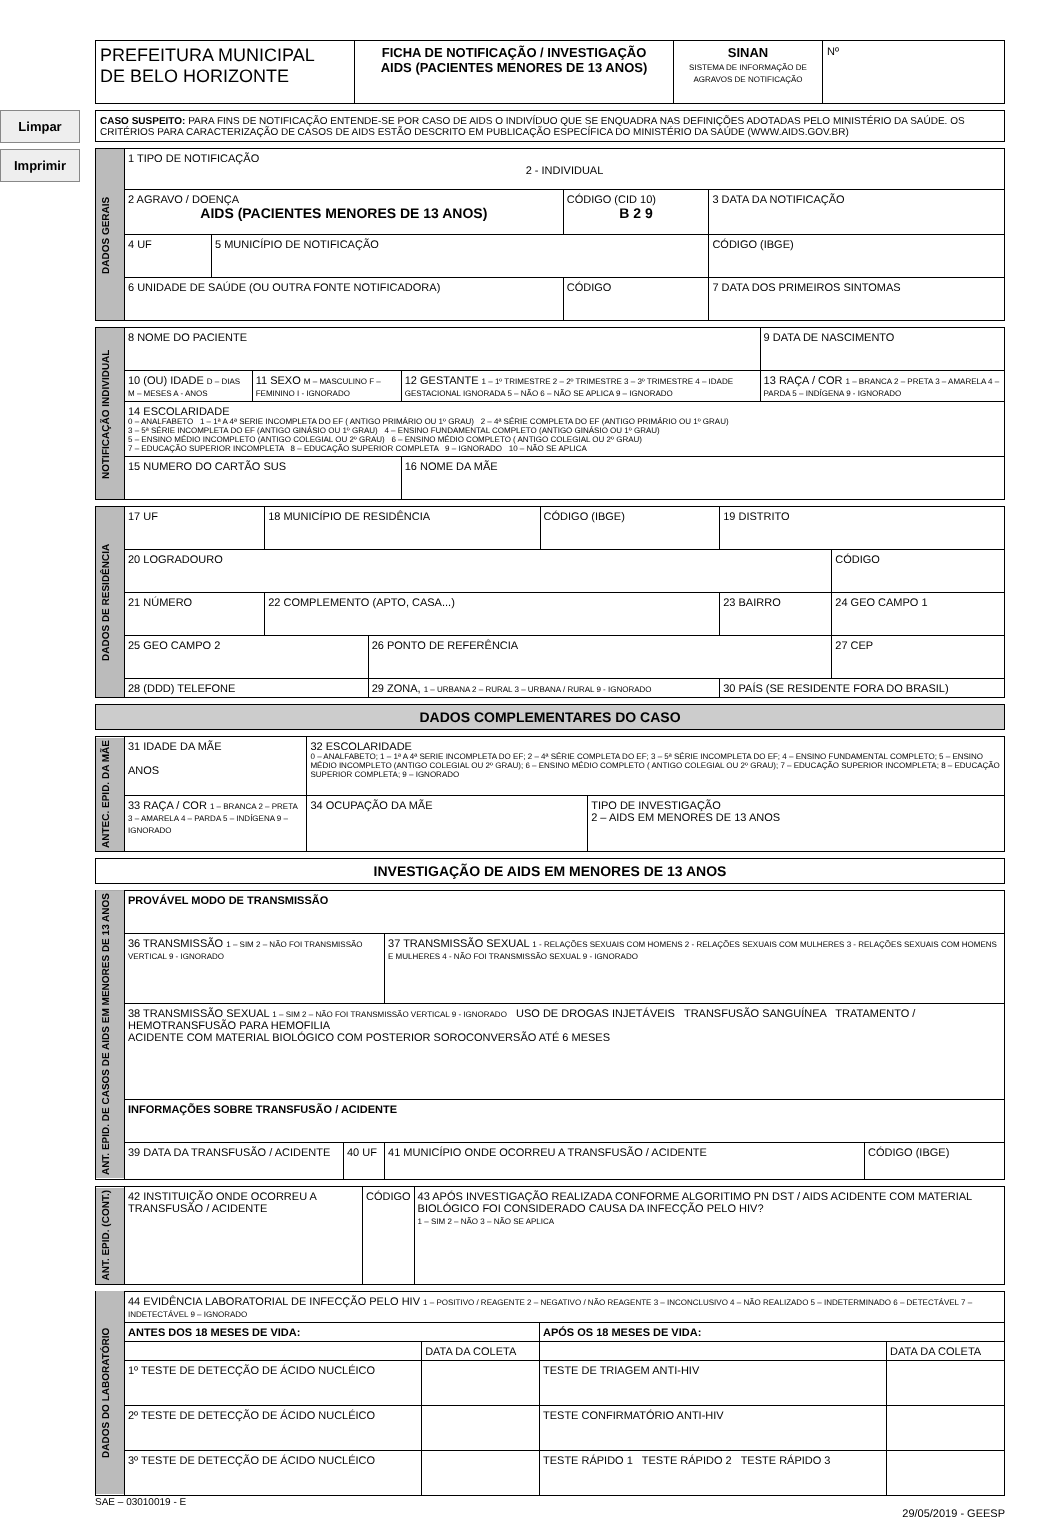Limpar
Imprimir
PREFEITURA MUNICIPAL
DE BELO HORIZONTE
FICHA DE NOTIFICAÇÃO / INVESTIGAÇÃO
AIDS (PACIENTES MENORES DE 13 ANOS)
SINAN
SISTEMA DE INFORMAÇÃO DE AGRAVOS DE NOTIFICAÇÃO
Nº
CASO SUSPEITO: PARA FINS DE NOTIFICAÇÃO ENTENDE-SE POR CASO DE AIDS O INDIVÍDUO QUE SE ENQUADRA NAS DEFINIÇÕES ADOTADAS PELO MINISTÉRIO DA SAÚDE. OS CRITÉRIOS PARA CARACTERIZAÇÃO DE CASOS DE AIDS ESTÃO DESCRITO EM PUBLICAÇÃO ESPECÍFICA DO MINISTÉRIO DA SAÚDE (WWW.AIDS.GOV.BR)
| DADOS GERAIS | 1 TIPO DE NOTIFICAÇÃO 2 - INDIVIDUAL | | | |
| | 2 AGRAVO / DOENÇA AIDS (PACIENTES MENORES DE 13 ANOS) | | CÓDIGO (CID 10) B 2 9 | 3 DATA DA NOTIFICAÇÃO |
| | 4 UF | 5 MUNICÍPIO DE NOTIFICAÇÃO | | CÓDIGO (IBGE) |
| | 6 UNIDADE DE SAÚDE (OU OUTRA FONTE NOTIFICADORA) | | CÓDIGO | 7 DATA DOS PRIMEIROS SINTOMAS |
| NOTIFICAÇÃO INDIVIDUAL | 8 NOME DO PACIENTE | | | 9 DATA DE NASCIMENTO |
| | 10 (OU) IDADE D – DIAS M – MESES A - ANOS | 11 SEXO M – MASCULINO F – FEMININO I - IGNORADO | 12 GESTANTE 1 – 1º TRIMESTRE 2 – 2º TRIMESTRE 3 – 3º TRIMESTRE 4 – IDADE GESTACIONAL IGNORADA 5 – NÃO 6 – NÃO SE APLICA 9 – IGNORADO | 13 RAÇA / COR 1 – BRANCA 2 – PRETA 3 – AMARELA 4 – PARDA 5 – INDÍGENA 9 - IGNORADO |
| | 14 ESCOLARIDADE 0 – ANALFABETO 1 – 1ª A 4ª SERIE INCOMPLETA DO EF ( ANTIGO PRIMÁRIO OU 1º GRAU) 2 – 4ª SÉRIE COMPLETA DO EF (ANTIGO PRIMÁRIO OU 1º GRAU) 3 – 5ª SÉRIE INCOMPLETA DO EF (ANTIGO GINÁSIO OU 1º GRAU) 4 – ENSINO FUNDAMENTAL COMPLETO (ANTIGO GINÁSIO OU 1º GRAU) 5 – ENSINO MÉDIO INCOMPLETO (ANTIGO COLEGIAL OU 2º GRAU) 6 – ENSINO MÉDIO COMPLETO ( ANTIGO COLEGIAL OU 2º GRAU) 7 – EDUCAÇÃO SUPERIOR INCOMPLETA 8 – EDUCAÇÃO SUPERIOR COMPLETA 9 – IGNORADO 10 – NÃO SE APLICA | | | |
| | 15 NUMERO DO CARTÃO SUS | | 16 NOME DA MÃE | |
| DADOS DE RESIDÊNCIA | 17 UF | 18 MUNICÍPIO DE RESIDÊNCIA | | CÓDIGO (IBGE) | 19 DISTRITO | |
| | 20 LOGRADOURO | | | | | CÓDIGO |
| | 21 NÚMERO | 22 COMPLEMENTO (APTO, CASA...) | | | 23 BAIRRO | 24 GEO CAMPO 1 |
| | 25 GEO CAMPO 2 | | 26 PONTO DE REFERÊNCIA | | | 27 CEP |
| | 28 (DDD) TELEFONE | | 29 ZONA, 1 – URBANA 2 – RURAL 3 – URBANA / RURAL 9 - IGNORADO | | 30 PAÍS (SE RESIDENTE FORA DO BRASIL) | |
DADOS COMPLEMENTARES DO CASO
| ANTEC. EPID. DA MÃE | 31 IDADE DA MÃE ANOS | 32 ESCOLARIDADE 0 – ANALFABETO; 1 – 1ª A 4ª SERIE INCOMPLETA DO EF; 2 – 4ª SÉRIE COMPLETA DO EF; 3 – 5ª SÉRIE INCOMPLETA DO EF; 4 – ENSINO FUNDAMENTAL COMPLETO; 5 – ENSINO MÉDIO INCOMPLETO (ANTIGO COLEGIAL OU 2º GRAU); 6 – ENSINO MÉDIO COMPLETO ( ANTIGO COLEGIAL OU 2º GRAU); 7 – EDUCAÇÃO SUPERIOR INCOMPLETA; 8 – EDUCAÇÃO SUPERIOR COMPLETA; 9 – IGNORADO | |
| | 33 RAÇA / COR 1 – BRANCA 2 – PRETA 3 – AMARELA 4 – PARDA 5 – INDÍGENA 9 – IGNORADO | 34 OCUPAÇÃO DA MÃE | TIPO DE INVESTIGAÇÃO 2 – AIDS EM MENORES DE 13 ANOS |
INVESTIGAÇÃO DE AIDS EM MENORES DE 13 ANOS
| ANT. EPID. DE CASOS DE AIDS EM MENORES DE 13 ANOS | PROVÁVEL MODO DE TRANSMISSÃO | | | |
| | 36 TRANSMISSÃO 1 – SIM 2 – NÃO FOI TRANSMISSÃO VERTICAL 9 - IGNORADO | | 37 TRANSMISSÃO SEXUAL 1 - RELAÇÕES SEXUAIS COM HOMENS 2 - RELAÇÕES SEXUAIS COM MULHERES 3 - RELAÇÕES SEXUAIS COM HOMENS E MULHERES 4 - NÃO FOI TRANSMISSÃO SEXUAL 9 - IGNORADO | |
| | 38 TRANSMISSÃO SEXUAL 1 – SIM 2 – NÃO FOI TRANSMISSÃO VERTICAL 9 - IGNORADO USO DE DROGAS INJETÁVEIS TRANSFUSÃO SANGUÍNEA TRATAMENTO / HEMOTRANSFUSÃO PARA HEMOFILIA ACIDENTE COM MATERIAL BIOLÓGICO COM POSTERIOR SOROCONVERSÃO ATÉ 6 MESES | | | |
| | INFORMAÇÕES SOBRE TRANSFUSÃO / ACIDENTE | | | |
| | 39 DATA DA TRANSFUSÃO / ACIDENTE | 40 UF | 41 MUNICÍPIO ONDE OCORREU A TRANSFUSÃO / ACIDENTE | CÓDIGO (IBGE) |
| ANT. EPID. (CONT.) | 42 INSTITUIÇÃO ONDE OCORREU A TRANSFUSÃO / ACIDENTE | CÓDIGO | 43 APÓS INVESTIGAÇÃO REALIZADA CONFORME ALGORITIMO PN DST / AIDS ACIDENTE COM MATERIAL BIOLÓGICO FOI CONSIDERADO CAUSA DA INFECÇÃO PELO HIV? 1 – SIM 2 – NÃO 3 – NÃO SE APLICA |
| DADOS DO LABORATÓRIO | 44 EVIDÊNCIA LABORATORIAL DE INFECÇÃO PELO HIV 1 – POSITIVO / REAGENTE 2 – NEGATIVO / NÃO REAGENTE 3 – INCONCLUSIVO 4 – NÃO REALIZADO 5 – INDETERMINADO 6 – DETECTÁVEL 7 – INDETECTÁVEL 9 – IGNORADO | | | |
| | ANTES DOS 18 MESES DE VIDA: | | APÓS OS 18 MESES DE VIDA: | |
| | | DATA DA COLETA | | DATA DA COLETA |
| | 1º TESTE DE DETECÇÃO DE ÁCIDO NUCLÉICO | | TESTE DE TRIAGEM ANTI-HIV | |
| | 2º TESTE DE DETECÇÃO DE ÁCIDO NUCLÉICO | | TESTE CONFIRMATÓRIO ANTI-HIV | |
| | 3º TESTE DE DETECÇÃO DE ÁCIDO NUCLÉICO | | TESTE RÁPIDO 1 TESTE RÁPIDO 2 TESTE RÁPIDO 3 | |
SAE – 03010019 - E
29/05/2019 - GEESP